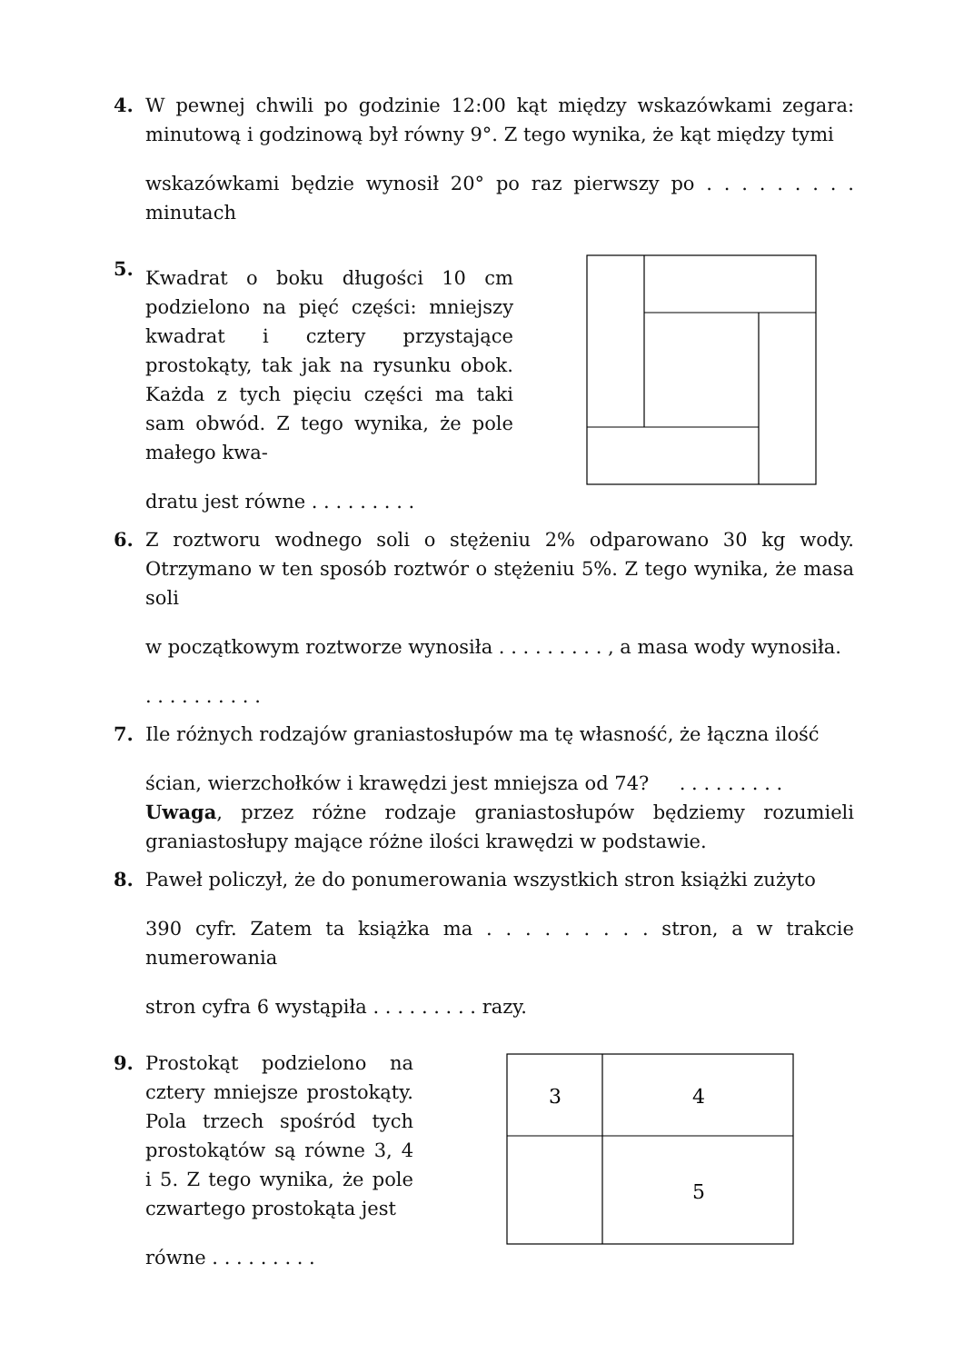4. W pewnej chwili po godzinie 12:00 kąt między wskazówkami zegara: minutową i godzinową był równy 9°. Z tego wynika, że kąt między tymi
wskazówkami będzie wynosił 20° po raz pierwszy po . . . . . . . . . minutach
5.
Kwadrat o boku długości 10 cm podzielono na pięć części: mniejszy kwadrat i cztery przystające prostokąty, tak jak na rysunku obok. Każda z tych pięciu części ma taki sam obwód. Z tego wynika, że pole małego kwa-
dratu jest równe . . . . . . . . .
6. Z roztworu wodnego soli o stężeniu 2% odparowano 30 kg wody. Otrzymano w ten sposób roztwór o stężeniu 5%. Z tego wynika, że masa soli
w początkowym roztworze wynosiła . . . . . . . . . , a masa wody wynosiła.. . . . . . . . . .
7. Ile różnych rodzajów graniastosłupów ma tę własność, że łączna ilość
ścian, wierzchołków i krawędzi jest mniejsza od 74? . . . . . . . . .
Uwaga, przez różne rodzaje graniastosłupów będziemy rozumieli graniastosłupy mające różne ilości krawędzi w podstawie.
8. Paweł policzył, że do ponumerowania wszystkich stron książki zużyto
390 cyfr. Zatem ta książka ma . . . . . . . . . stron, a w trakcie numerowania
stron cyfra 6 wystąpiła . . . . . . . . . razy.
9. Prostokąt podzielono na cztery mniejsze prostokąty. Pola trzech spośród tych prostokątów są równe 3, 4 i 5. Z tego wynika, że pole czwartego prostokąta jest
równe . . . . . . . . .
3
4
5